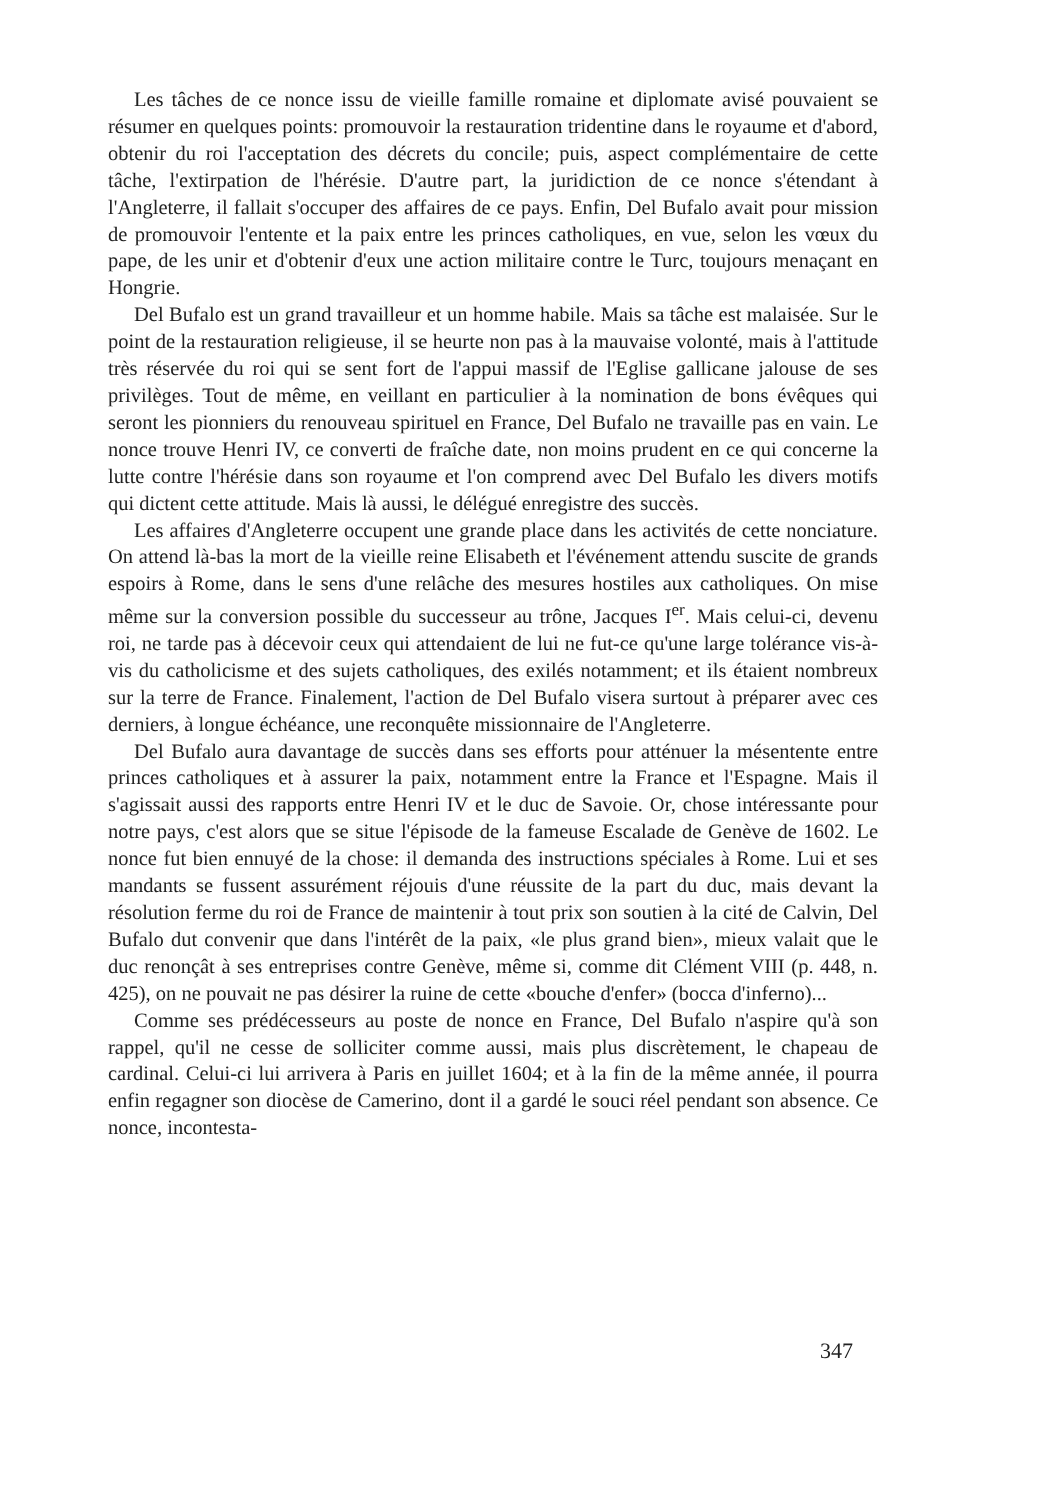Les tâches de ce nonce issu de vieille famille romaine et diplomate avisé pouvaient se résumer en quelques points: promouvoir la restauration tridentine dans le royaume et d'abord, obtenir du roi l'acceptation des décrets du concile; puis, aspect complémentaire de cette tâche, l'extirpation de l'hérésie. D'autre part, la juridiction de ce nonce s'étendant à l'Angleterre, il fallait s'occuper des affaires de ce pays. Enfin, Del Bufalo avait pour mission de promouvoir l'entente et la paix entre les princes catholiques, en vue, selon les vœux du pape, de les unir et d'obtenir d'eux une action militaire contre le Turc, toujours menaçant en Hongrie.
Del Bufalo est un grand travailleur et un homme habile. Mais sa tâche est malaisée. Sur le point de la restauration religieuse, il se heurte non pas à la mauvaise volonté, mais à l'attitude très réservée du roi qui se sent fort de l'appui massif de l'Eglise gallicane jalouse de ses privilèges. Tout de même, en veillant en particulier à la nomination de bons évêques qui seront les pionniers du renouveau spirituel en France, Del Bufalo ne travaille pas en vain. Le nonce trouve Henri IV, ce converti de fraîche date, non moins prudent en ce qui concerne la lutte contre l'hérésie dans son royaume et l'on comprend avec Del Bufalo les divers motifs qui dictent cette attitude. Mais là aussi, le délégué enregistre des succès.
Les affaires d'Angleterre occupent une grande place dans les activités de cette nonciature. On attend là-bas la mort de la vieille reine Elisabeth et l'événement attendu suscite de grands espoirs à Rome, dans le sens d'une relâche des mesures hostiles aux catholiques. On mise même sur la conversion possible du successeur au trône, Jacques I<sup>er</sup>. Mais celui-ci, devenu roi, ne tarde pas à décevoir ceux qui attendaient de lui ne fut-ce qu'une large tolérance vis-à-vis du catholicisme et des sujets catholiques, des exilés notamment; et ils étaient nombreux sur la terre de France. Finalement, l'action de Del Bufalo visera surtout à préparer avec ces derniers, à longue échéance, une reconquête missionnaire de l'Angleterre.
Del Bufalo aura davantage de succès dans ses efforts pour atténuer la mésentente entre princes catholiques et à assurer la paix, notamment entre la France et l'Espagne. Mais il s'agissait aussi des rapports entre Henri IV et le duc de Savoie. Or, chose intéressante pour notre pays, c'est alors que se situe l'épisode de la fameuse Escalade de Genève de 1602. Le nonce fut bien ennuyé de la chose: il demanda des instructions spéciales à Rome. Lui et ses mandants se fussent assurément réjouis d'une réussite de la part du duc, mais devant la résolution ferme du roi de France de maintenir à tout prix son soutien à la cité de Calvin, Del Bufalo dut convenir que dans l'intérêt de la paix, «le plus grand bien», mieux valait que le duc renonçât à ses entreprises contre Genève, même si, comme dit Clément VIII (p. 448, n. 425), on ne pouvait ne pas désirer la ruine de cette «bouche d'enfer» (bocca d'inferno)...
Comme ses prédécesseurs au poste de nonce en France, Del Bufalo n'aspire qu'à son rappel, qu'il ne cesse de solliciter comme aussi, mais plus discrètement, le chapeau de cardinal. Celui-ci lui arrivera à Paris en juillet 1604; et à la fin de la même année, il pourra enfin regagner son diocèse de Camerino, dont il a gardé le souci réel pendant son absence. Ce nonce, incontesta-
347